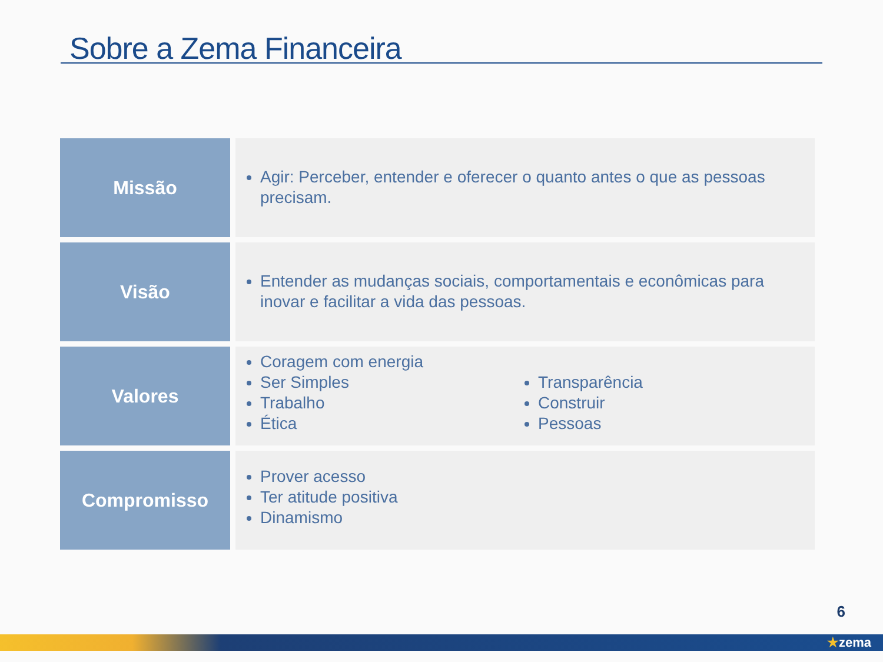Sobre a Zema Financeira
| Missão | Agir: Perceber, entender e oferecer o quanto antes o que as pessoas precisam. |
| Visão | Entender as mudanças sociais, comportamentais e econômicas para inovar e facilitar a vida das pessoas. |
| Valores | Coragem com energia Ser Simples Trabalho Ética Transparência Construir Pessoas |
| Compromisso | Prover acesso Ter atitude positiva Dinamismo |
6
★zema